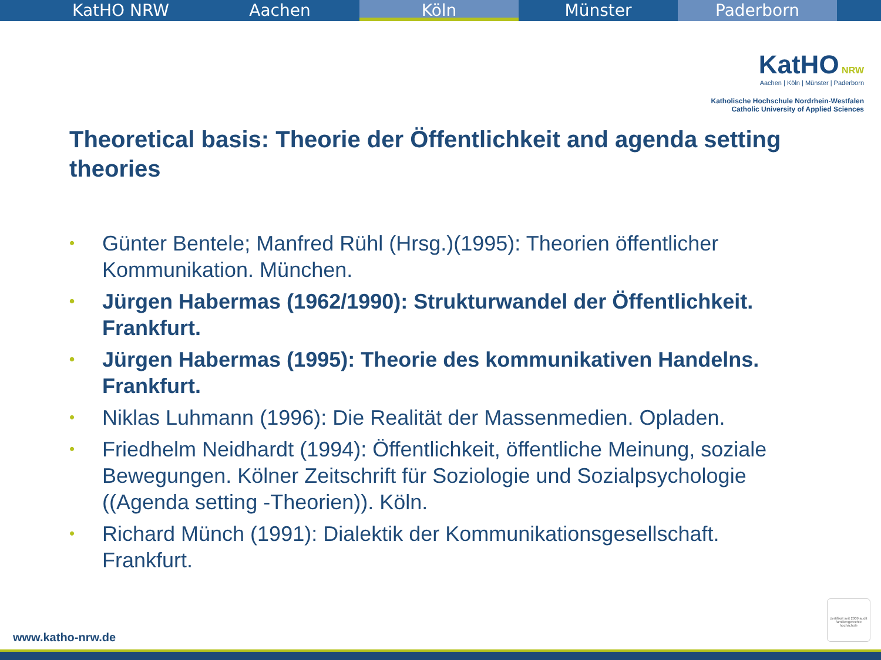KatHO NRW Aachen Köln Münster Paderborn
KatHO NRW
Aachen | Köln | Münster | Paderborn
Katholische Hochschule Nordrhein-Westfalen
Catholic University of Applied Sciences
Theoretical basis: Theorie der Öffentlichkeit and agenda setting theories
• Günter Bentele; Manfred Rühl (Hrsg.)(1995): Theorien öffentlicher Kommunikation. München.
• Jürgen Habermas (1962/1990): Strukturwandel der Öffentlichkeit. Frankfurt.
• Jürgen Habermas (1995): Theorie des kommunikativen Handelns. Frankfurt.
• Niklas Luhmann (1996): Die Realität der Massenmedien. Opladen.
• Friedhelm Neidhardt (1994): Öffentlichkeit, öffentliche Meinung, soziale Bewegungen. Kölner Zeitschrift für Soziologie und Sozialpsychologie ((Agenda setting -Theorien)). Köln.
• Richard Münch (1991): Dialektik der Kommunikationsgesellschaft. Frankfurt.
zertifikat seit 2009 audit familiengerechte hochschule
www.katho-nrw.de